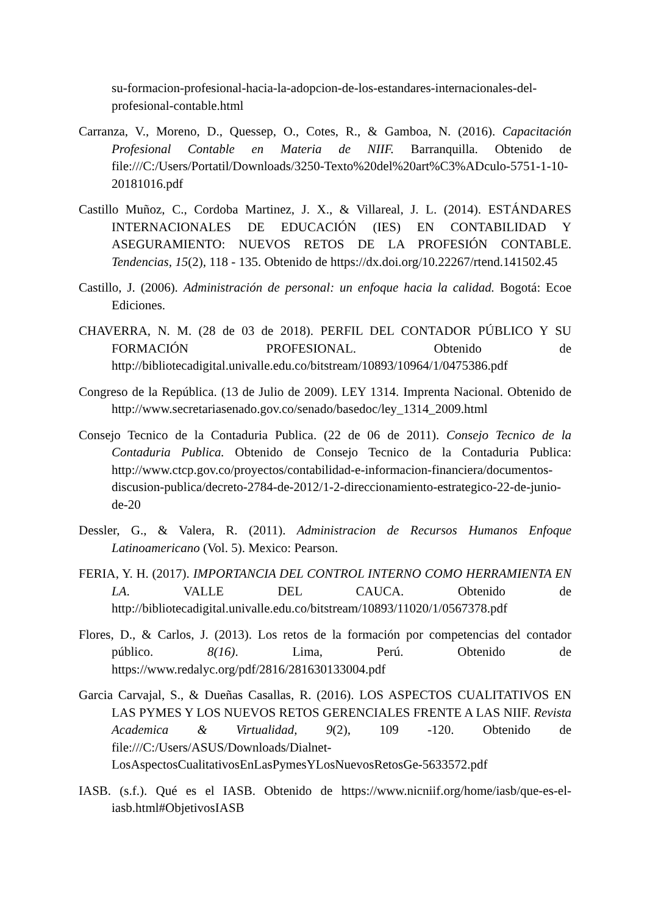su-formacion-profesional-hacia-la-adopcion-de-los-estandares-internacionales-del-profesional-contable.html
Carranza, V., Moreno, D., Quessep, O., Cotes, R., & Gamboa, N. (2016). Capacitación Profesional Contable en Materia de NIIF. Barranquilla. Obtenido de file:///C:/Users/Portatil/Downloads/3250-Texto%20del%20art%C3%ADculo-5751-1-10-20181016.pdf
Castillo Muñoz, C., Cordoba Martinez, J. X., & Villareal, J. L. (2014). ESTÁNDARES INTERNACIONALES DE EDUCACIÓN (IES) EN CONTABILIDAD Y ASEGURAMIENTO: NUEVOS RETOS DE LA PROFESIÓN CONTABLE. Tendencias, 15(2), 118 - 135. Obtenido de https://dx.doi.org/10.22267/rtend.141502.45
Castillo, J. (2006). Administración de personal: un enfoque hacia la calidad. Bogotá: Ecoe Ediciones.
CHAVERRA, N. M. (28 de 03 de 2018). PERFIL DEL CONTADOR PÚBLICO Y SU FORMACIÓN PROFESIONAL. Obtenido de http://bibliotecadigital.univalle.edu.co/bitstream/10893/10964/1/0475386.pdf
Congreso de la República. (13 de Julio de 2009). LEY 1314. Imprenta Nacional. Obtenido de http://www.secretariasenado.gov.co/senado/basedoc/ley_1314_2009.html
Consejo Tecnico de la Contaduria Publica. (22 de 06 de 2011). Consejo Tecnico de la Contaduria Publica. Obtenido de Consejo Tecnico de la Contaduria Publica: http://www.ctcp.gov.co/proyectos/contabilidad-e-informacion-financiera/documentos-discusion-publica/decreto-2784-de-2012/1-2-direccionamiento-estrategico-22-de-junio-de-20
Dessler, G., & Valera, R. (2011). Administracion de Recursos Humanos Enfoque Latinoamericano (Vol. 5). Mexico: Pearson.
FERIA, Y. H. (2017). IMPORTANCIA DEL CONTROL INTERNO COMO HERRAMIENTA EN LA. VALLE DEL CAUCA. Obtenido de http://bibliotecadigital.univalle.edu.co/bitstream/10893/11020/1/0567378.pdf
Flores, D., & Carlos, J. (2013). Los retos de la formación por competencias del contador público. 8(16). Lima, Perú. Obtenido de https://www.redalyc.org/pdf/2816/281630133004.pdf
Garcia Carvajal, S., & Dueñas Casallas, R. (2016). LOS ASPECTOS CUALITATIVOS EN LAS PYMES Y LOS NUEVOS RETOS GERENCIALES FRENTE A LAS NIIF. Revista Academica & Virtualidad, 9(2), 109 -120. Obtenido de file:///C:/Users/ASUS/Downloads/Dialnet-LosAspectosCualitativosEnLasPymesYLosNuevosRetosGe-5633572.pdf
IASB. (s.f.). Qué es el IASB. Obtenido de https://www.nicniif.org/home/iasb/que-es-el-iasb.html#ObjetivosIASB